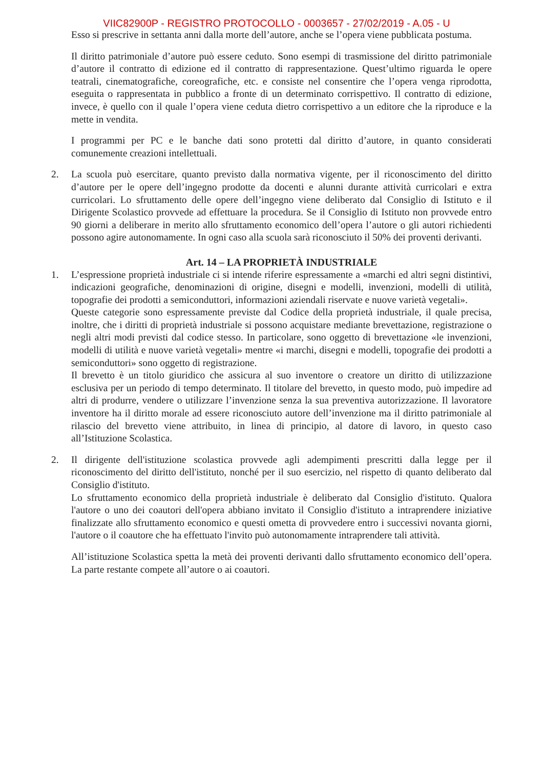VIIC82900P - REGISTRO PROTOCOLLO - 0003657 - 27/02/2019 - A.05 - U
Esso si prescrive in settanta anni dalla morte dell’autore, anche se l’opera viene pubblicata postuma.
Il diritto patrimoniale d’autore può essere ceduto. Sono esempi di trasmissione del diritto patrimoniale d’autore il contratto di edizione ed il contratto di rappresentazione. Quest’ultimo riguarda le opere teatrali, cinematografiche, coreografiche, etc. e consiste nel consentire che l’opera venga riprodotta, eseguita o rappresentata in pubblico a fronte di un determinato corrispettivo. Il contratto di edizione, invece, è quello con il quale l’opera viene ceduta dietro corrispettivo a un editore che la riproduce e la mette in vendita.
I programmi per PC e le banche dati sono protetti dal diritto d’autore, in quanto considerati comunemente creazioni intellettuali.
2. La scuola può esercitare, quanto previsto dalla normativa vigente, per il riconoscimento del diritto d’autore per le opere dell’ingegno prodotte da docenti e alunni durante attività curricolari e extra curricolari. Lo sfruttamento delle opere dell’ingegno viene deliberato dal Consiglio di Istituto e il Dirigente Scolastico provvede ad effettuare la procedura. Se il Consiglio di Istituto non provvede entro 90 giorni a deliberare in merito allo sfruttamento economico dell’opera l’autore o gli autori richiedenti possono agire autonomamente. In ogni caso alla scuola sarà riconosciuto il 50% dei proventi derivanti.
Art. 14 – LA PROPRIETÀ INDUSTRIALE
1. L’espressione proprietà industriale ci si intende riferire espressamente a «marchi ed altri segni distintivi, indicazioni geografiche, denominazioni di origine, disegni e modelli, invenzioni, modelli di utilità, topografie dei prodotti a semiconduttori, informazioni aziendali riservate e nuove varietà vegetali».
Queste categorie sono espressamente previste dal Codice della proprietà industriale, il quale precisa, inoltre, che i diritti di proprietà industriale si possono acquistare mediante brevettazione, registrazione o negli altri modi previsti dal codice stesso. In particolare, sono oggetto di brevettazione «le invenzioni, modelli di utilità e nuove varietà vegetali» mentre «i marchi, disegni e modelli, topografie dei prodotti a semiconduttori» sono oggetto di registrazione.
Il brevetto è un titolo giuridico che assicura al suo inventore o creatore un diritto di utilizzazione esclusiva per un periodo di tempo determinato. Il titolare del brevetto, in questo modo, può impedire ad altri di produrre, vendere o utilizzare l’invenzione senza la sua preventiva autorizzazione. Il lavoratore inventore ha il diritto morale ad essere riconosciuto autore dell’invenzione ma il diritto patrimoniale al rilascio del brevetto viene attribuito, in linea di principio, al datore di lavoro, in questo caso all’Istituzione Scolastica.
2. Il dirigente dell'istituzione scolastica provvede agli adempimenti prescritti dalla legge per il riconoscimento del diritto dell'istituto, nonché per il suo esercizio, nel rispetto di quanto deliberato dal Consiglio d'istituto.
Lo sfruttamento economico della proprietà industriale è deliberato dal Consiglio d'istituto. Qualora l'autore o uno dei coautori dell'opera abbiano invitato il Consiglio d'istituto a intraprendere iniziative finalizzate allo sfruttamento economico e questi ometta di provvedere entro i successivi novanta giorni, l'autore o il coautore che ha effettuato l'invito può autonomamente intraprendere tali attività.
All’istituzione Scolastica spetta la metà dei proventi derivanti dallo sfruttamento economico dell’opera. La parte restante compete all’autore o ai coautori.